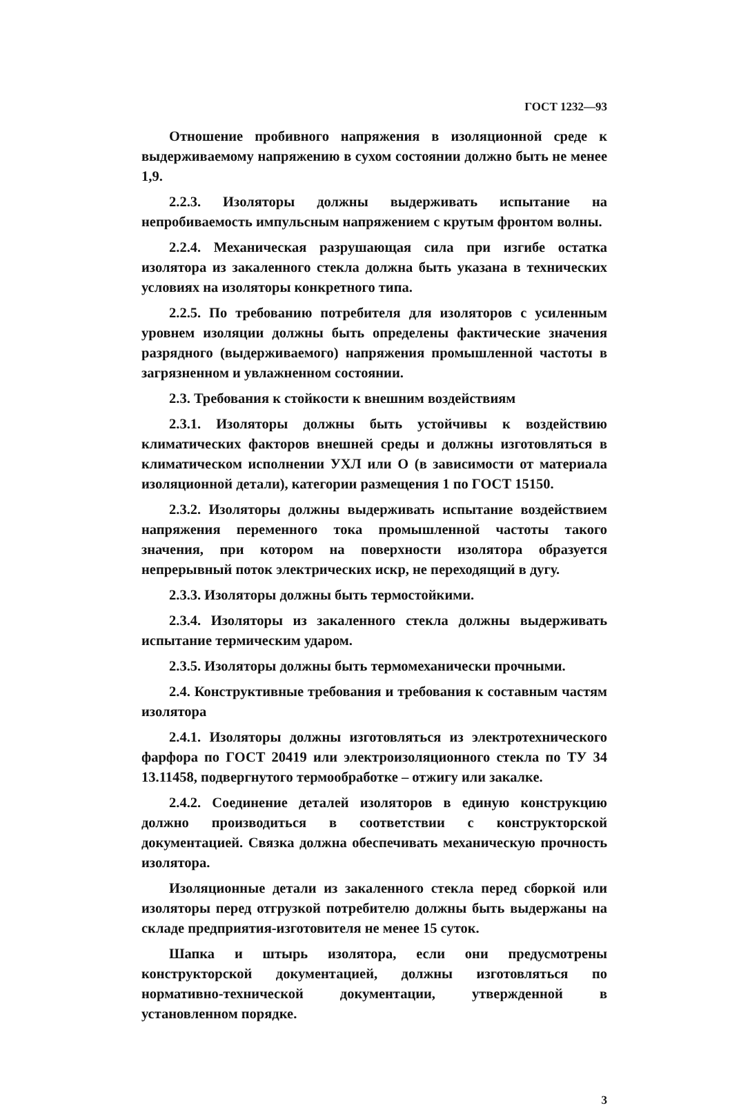ГОСТ 1232—93
Отношение пробивного напряжения в изоляционной среде к выдерживаемому напряжению в сухом состоянии должно быть не менее 1,9.
2.2.3. Изоляторы должны выдерживать испытание на непробиваемость импульсным напряжением с крутым фронтом волны.
2.2.4. Механическая разрушающая сила при изгибе остатка изолятора из закаленного стекла должна быть указана в технических условиях на изоляторы конкретного типа.
2.2.5. По требованию потребителя для изоляторов с усиленным уровнем изоляции должны быть определены фактические значения разрядного (выдерживаемого) напряжения промышленной частоты в загрязненном и увлажненном состоянии.
2.3. Требования к стойкости к внешним воздействиям
2.3.1. Изоляторы должны быть устойчивы к воздействию климатических факторов внешней среды и должны изготовляться в климатическом исполнении УХЛ или О (в зависимости от материала изоляционной детали), категории размещения 1 по ГОСТ 15150.
2.3.2. Изоляторы должны выдерживать испытание воздействием напряжения переменного тока промышленной частоты такого значения, при котором на поверхности изолятора образуется непрерывный поток электрических искр, не переходящий в дугу.
2.3.3. Изоляторы должны быть термостойкими.
2.3.4. Изоляторы из закаленного стекла должны выдерживать испытание термическим ударом.
2.3.5. Изоляторы должны быть термомеханически прочными.
2.4. Конструктивные требования и требования к составным частям изолятора
2.4.1. Изоляторы должны изготовляться из электротехнического фарфора по ГОСТ 20419 или электроизоляционного стекла по ТУ 34 13.11458, подвергнутого термообработке – отжигу или закалке.
2.4.2. Соединение деталей изоляторов в единую конструкцию должно производиться в соответствии с конструкторской документацией. Связка должна обеспечивать механическую прочность изолятора.
Изоляционные детали из закаленного стекла перед сборкой или изоляторы перед отгрузкой потребителю должны быть выдержаны на складе предприятия-изготовителя не менее 15 суток.
Шапка и штырь изолятора, если они предусмотрены конструкторской документацией, должны изготовляться по нормативно-технической документации, утвержденной в установленном порядке.
3